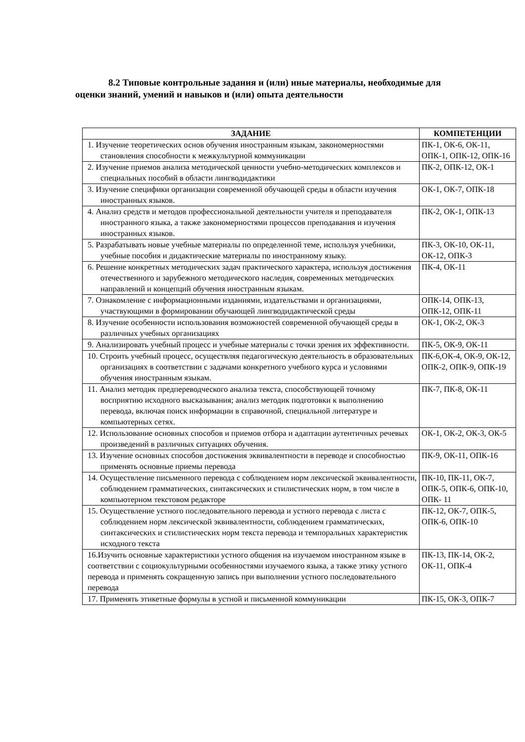8.2 Типовые контрольные задания и (или) иные материалы, необходимые для
оценки знаний, умений и навыков и (или) опыта деятельности
| ЗАДАНИЕ | КОМПЕТЕНЦИИ |
| --- | --- |
| 1. Изучение теоретических основ обучения иностранным языкам, закономерностями становления способности к межкультурной коммуникации | ПК-1, ОК-6, ОК-11, ОПК-1, ОПК-12, ОПК-16 |
| 2. Изучение приемов анализа методической ценности учебно-методических комплексов и специальных пособий в области лингводидактики | ПК-2, ОПК-12, ОК-1 |
| 3. Изучение специфики организации современной обучающей среды в области изучения иностранных языков. | ОК-1, ОК-7, ОПК-18 |
| 4. Анализ средств и методов профессиональной деятельности учителя и преподавателя иностранного языка, а также закономерностями процессов преподавания и изучения иностранных языков. | ПК-2, ОК-1, ОПК-13 |
| 5. Разрабатывать новые учебные материалы по определенной теме, используя учебники, учебные пособия и дидактические материалы по иностранному языку. | ПК-3, ОК-10, ОК-11, ОК-12, ОПК-3 |
| 6. Решение конкретных методических задач практического характера, используя достижения отечественного и зарубежного методического наследия, современных методических направлений и концепций обучения иностранным языкам. | ПК-4, ОК-11 |
| 7. Ознакомление с информационными изданиями, издательствами и организациями, участвующими в формировании обучающей лингводидактической среды | ОПК-14, ОПК-13, ОПК-12, ОПК-11 |
| 8. Изучение особенности использования возможностей современной обучающей среды в различных учебных организациях | ОК-1, ОК-2, ОК-3 |
| 9. Анализировать учебный процесс и учебные материалы с точки зрения их эффективности. | ПК-5, ОК-9, ОК-11 |
| 10. Строить учебный процесс, осуществляя педагогическую деятельность в образовательных организациях в соответствии с задачами конкретного учебного курса и условиями обучения иностранным языкам. | ПК-6,ОК-4, ОК-9, ОК-12, ОПК-2, ОПК-9, ОПК-19 |
| 11. Анализ методик предпереводческого анализа текста, способствующей точному восприятию исходного высказывания; анализ методик подготовки к выполнению перевода, включая поиск информации в справочной, специальной литературе и компьютерных сетях. | ПК-7, ПК-8, ОК-11 |
| 12. Использование основных способов и приемов отбора и адаптации аутентичных речевых произведений в различных ситуациях обучения. | ОК-1, ОК-2, ОК-3, ОК-5 |
| 13. Изучение основных способов достижения эквивалентности в переводе и способностью применять основные приемы перевода | ПК-9, ОК-11, ОПК-16 |
| 14. Осуществление письменного перевода с соблюдением норм лексической эквивалентности, соблюдением грамматических, синтаксических и стилистических норм, в том числе в компьютерном текстовом редакторе | ПК-10, ПК-11, ОК-7, ОПК-5, ОПК-6, ОПК-10, ОПК- 11 |
| 15. Осуществление устного последовательного перевода и устного перевода с листа с соблюдением норм лексической эквивалентности, соблюдением грамматических, синтаксических и стилистических норм текста перевода и темпоральных характеристик исходного текста | ПК-12, ОК-7, ОПК-5, ОПК-6, ОПК-10 |
| 16.Изучить основные характеристики устного общения на изучаемом иностранном языке в соответствии с социокультурными особенностями изучаемого языка, а также этику устного перевода и применять сокращенную запись при выполнении устного последовательного перевода | ПК-13, ПК-14, ОК-2, ОК-11, ОПК-4 |
| 17. Применять этикетные формулы в устной и письменной коммуникации | ПК-15, ОК-3, ОПК-7 |